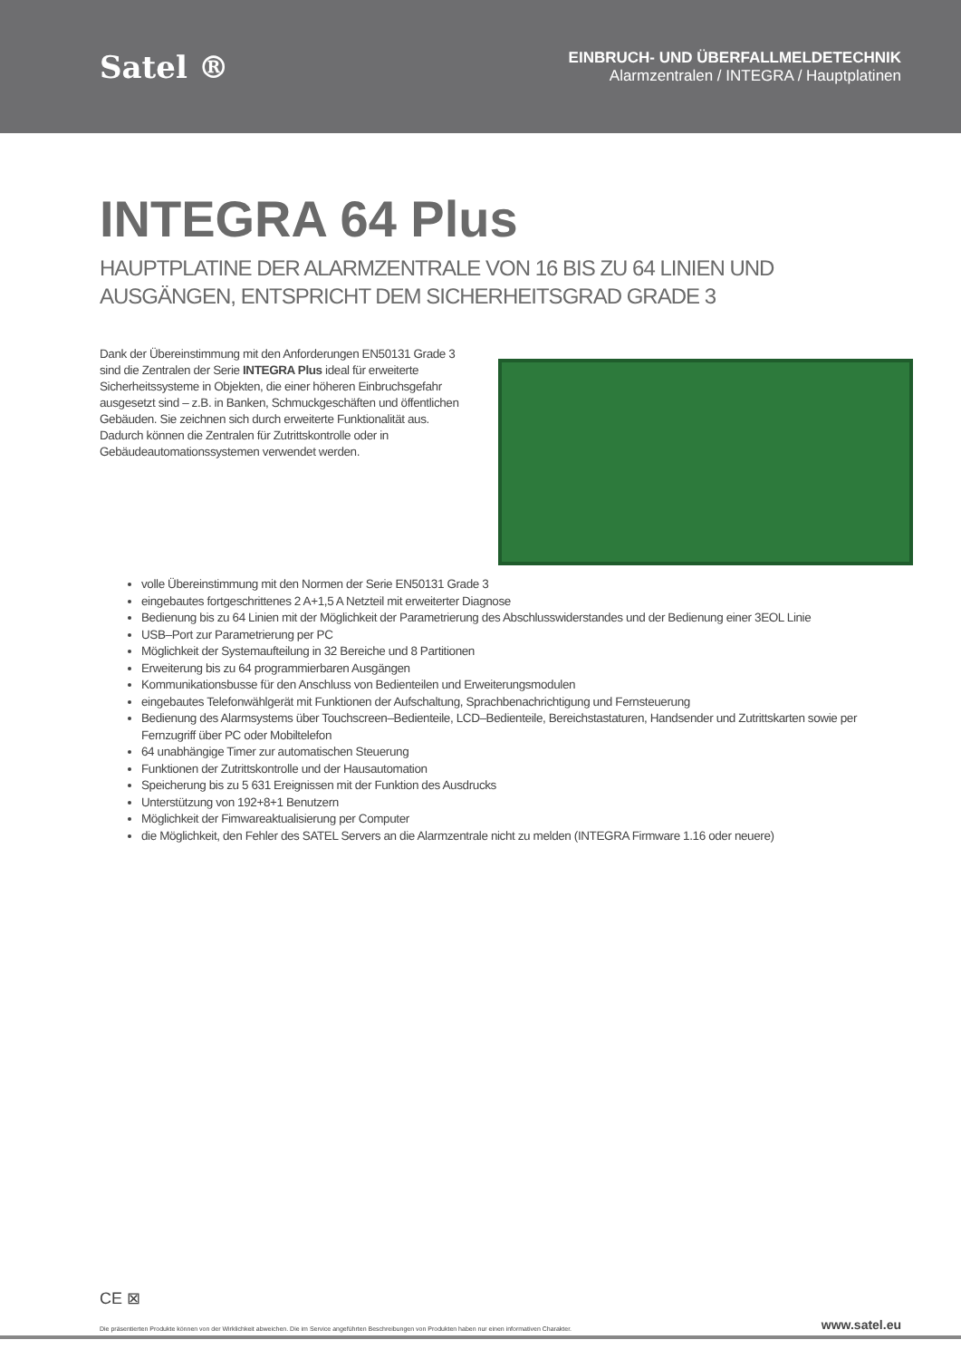Satel ®
EINBRUCH- UND ÜBERFALLMELDETECHNIK
Alarmzentralen / INTEGRA / Hauptplatinen
INTEGRA 64 Plus
HAUPTPLATINE DER ALARMZENTRALE VON 16 BIS ZU 64 LINIEN UND AUSGÄNGEN, ENTSPRICHT DEM SICHERHEITSGRAD GRADE 3
Dank der Übereinstimmung mit den Anforderungen EN50131 Grade 3 sind die Zentralen der Serie INTEGRA Plus ideal für erweiterte Sicherheitssysteme in Objekten, die einer höheren Einbruchsgefahr ausgesetzt sind – z.B. in Banken, Schmuckgeschäften und öffentlichen Gebäuden. Sie zeichnen sich durch erweiterte Funktionalität aus. Dadurch können die Zentralen für Zutrittskontrolle oder in Gebäudeautomationssystemen verwendet werden.
volle Übereinstimmung mit den Normen der Serie EN50131 Grade 3
eingebautes fortgeschrittenes 2 A+1,5 A Netzteil mit erweiterter Diagnose
Bedienung bis zu 64 Linien mit der Möglichkeit der Parametrierung des Abschlusswiderstandes und der Bedienung einer 3EOL Linie
USB–Port zur Parametrierung per PC
Möglichkeit der Systemaufteilung in 32 Bereiche und 8 Partitionen
Erweiterung bis zu 64 programmierbaren Ausgängen
Kommunikationsbusse für den Anschluss von Bedienteilen und Erweiterungsmodulen
eingebautes Telefonwählgerät mit Funktionen der Aufschaltung, Sprachbenachrichtigung und Fernsteuerung
Bedienung des Alarmsystems über Touchscreen–Bedienteile, LCD–Bedienteile, Bereichstastaturen, Handsender und Zutrittskarten sowie per Fernzugriff über PC oder Mobiltelefon
64 unabhängige Timer zur automatischen Steuerung
Funktionen der Zutrittskontrolle und der Hausautomation
Speicherung bis zu 5 631 Ereignissen mit der Funktion des Ausdrucks
Unterstützung von 192+8+1 Benutzern
Möglichkeit der Fimwareaktualisierung per Computer
die Möglichkeit, den Fehler des SATEL Servers an die Alarmzentrale nicht zu melden (INTEGRA Firmware 1.16 oder neuere)
CE ⊠
Die präsentierten Produkte können von der Wirklichkeit abweichen. Die im Service angeführten Beschreibungen von Produkten haben nur einen informativen Charakter. www.satel.eu